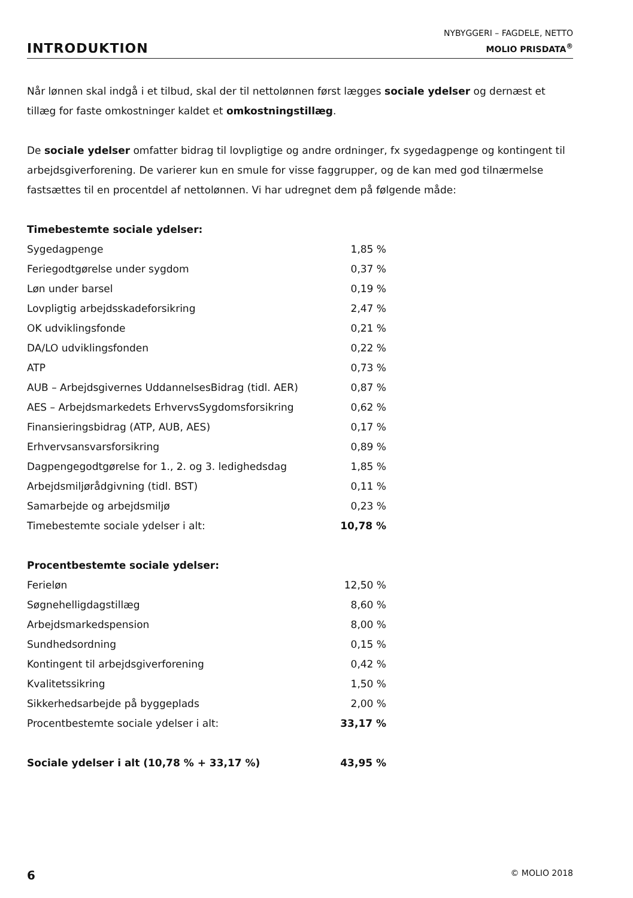INTRODUKTION
NYBYGGERI – FAGDELE, NETTO
MOLIO PRISDATA<sup>®</sup>
Når lønnen skal indgå i et tilbud, skal der til nettolønnen først lægges sociale ydelser og dernæst et tillæg for faste omkostninger kaldet et omkostningstillæg.
De sociale ydelser omfatter bidrag til lovpligtige og andre ordninger, fx sygedagpenge og kontingent til arbejdsgiverforening. De varierer kun en smule for visse faggrupper, og de kan med god tilnærmelse fastsættes til en procentdel af nettolønnen. Vi har udregnet dem på følgende måde:
| Timebestemte sociale ydelser: | |
| Sygedagpenge | 1,85 % |
| Feriegodtgørelse under sygdom | 0,37 % |
| Løn under barsel | 0,19 % |
| Lovpligtig arbejdsskadeforsikring | 2,47 % |
| OK udviklingsfonde | 0,21 % |
| DA/LO udviklingsfonden | 0,22 % |
| ATP | 0,73 % |
| AUB – Arbejdsgivernes UddannelsesBidrag (tidl. AER) | 0,87 % |
| AES – Arbejdsmarkedets ErhvervsSygdomsforsikring | 0,62 % |
| Finansieringsbidrag (ATP, AUB, AES) | 0,17 % |
| Erhvervsansvarsforsikring | 0,89 % |
| Dagpengegodtgørelse for 1., 2. og 3. ledighedsdag | 1,85 % |
| Arbejdsmiljørådgivning (tidl. BST) | 0,11 % |
| Samarbejde og arbejdsmiljø | 0,23 % |
| Timebestemte sociale ydelser i alt: | 10,78 % |
| Procentbestemte sociale ydelser: | |
| Ferieløn | 12,50 % |
| Søgnehelligdagstillæg | 8,60 % |
| Arbejdsmarkedspension | 8,00 % |
| Sundhedsordning | 0,15 % |
| Kontingent til arbejdsgiverforening | 0,42 % |
| Kvalitetssikring | 1,50 % |
| Sikkerhedsarbejde på byggeplads | 2,00 % |
| Procentbestemte sociale ydelser i alt: | 33,17 % |
| Sociale ydelser i alt (10,78 % + 33,17 %) | 43,95 % |
6 © MOLIO 2018